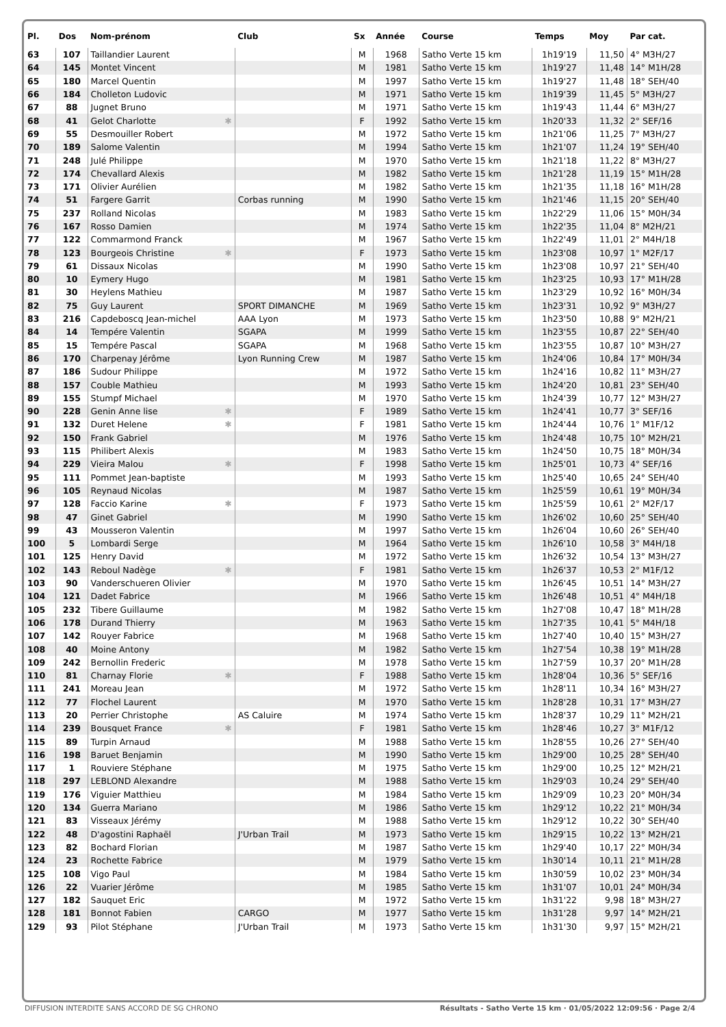| Pl. | Dos | Nom-prénom | Club | Sx | Année | Course | Temps | Moy | Par cat. |
| --- | --- | --- | --- | --- | --- | --- | --- | --- | --- |
| 63 | 107 | Taillandier Laurent | | M | 1968 | Satho Verte 15 km | 1h19'19 | 11,50 | 4° M3H/27 |
| 64 | 145 | Montet Vincent | | M | 1981 | Satho Verte 15 km | 1h19'27 | 11,48 | 14° M1H/28 |
| 65 | 180 | Marcel Quentin | | M | 1997 | Satho Verte 15 km | 1h19'27 | 11,48 | 18° SEH/40 |
| 66 | 184 | Cholleton Ludovic | | M | 1971 | Satho Verte 15 km | 1h19'39 | 11,45 | 5° M3H/27 |
| 67 | 88 | Jugnet Bruno | | M | 1971 | Satho Verte 15 km | 1h19'43 | 11,44 | 6° M3H/27 |
| 68 | 41 | Gelot Charlotte ✱ | | F | 1992 | Satho Verte 15 km | 1h20'33 | 11,32 | 2° SEF/16 |
| 69 | 55 | Desmouiller Robert | | M | 1972 | Satho Verte 15 km | 1h21'06 | 11,25 | 7° M3H/27 |
| 70 | 189 | Salome Valentin | | M | 1994 | Satho Verte 15 km | 1h21'07 | 11,24 | 19° SEH/40 |
| 71 | 248 | Julé Philippe | | M | 1970 | Satho Verte 15 km | 1h21'18 | 11,22 | 8° M3H/27 |
| 72 | 174 | Chevallard Alexis | | M | 1982 | Satho Verte 15 km | 1h21'28 | 11,19 | 15° M1H/28 |
| 73 | 171 | Olivier Aurélien | | M | 1982 | Satho Verte 15 km | 1h21'35 | 11,18 | 16° M1H/28 |
| 74 | 51 | Fargere Garrit | Corbas running | M | 1990 | Satho Verte 15 km | 1h21'46 | 11,15 | 20° SEH/40 |
| 75 | 237 | Rolland Nicolas | | M | 1983 | Satho Verte 15 km | 1h22'29 | 11,06 | 15° M0H/34 |
| 76 | 167 | Rosso Damien | | M | 1974 | Satho Verte 15 km | 1h22'35 | 11,04 | 8° M2H/21 |
| 77 | 122 | Commarmond Franck | | M | 1967 | Satho Verte 15 km | 1h22'49 | 11,01 | 2° M4H/18 |
| 78 | 123 | Bourgeois Christine ✱ | | F | 1973 | Satho Verte 15 km | 1h23'08 | 10,97 | 1° M2F/17 |
| 79 | 61 | Dissaux Nicolas | | M | 1990 | Satho Verte 15 km | 1h23'08 | 10,97 | 21° SEH/40 |
| 80 | 10 | Eymery Hugo | | M | 1981 | Satho Verte 15 km | 1h23'25 | 10,93 | 17° M1H/28 |
| 81 | 30 | Heylens Mathieu | | M | 1987 | Satho Verte 15 km | 1h23'29 | 10,92 | 16° M0H/34 |
| 82 | 75 | Guy Laurent | SPORT DIMANCHE | M | 1969 | Satho Verte 15 km | 1h23'31 | 10,92 | 9° M3H/27 |
| 83 | 216 | Capdeboscq Jean-michel | AAA Lyon | M | 1973 | Satho Verte 15 km | 1h23'50 | 10,88 | 9° M2H/21 |
| 84 | 14 | Tempére Valentin | SGAPA | M | 1999 | Satho Verte 15 km | 1h23'55 | 10,87 | 22° SEH/40 |
| 85 | 15 | Tempére Pascal | SGAPA | M | 1968 | Satho Verte 15 km | 1h23'55 | 10,87 | 10° M3H/27 |
| 86 | 170 | Charpenay Jérôme | Lyon Running Crew | M | 1987 | Satho Verte 15 km | 1h24'06 | 10,84 | 17° M0H/34 |
| 87 | 186 | Sudour Philippe | | M | 1972 | Satho Verte 15 km | 1h24'16 | 10,82 | 11° M3H/27 |
| 88 | 157 | Couble Mathieu | | M | 1993 | Satho Verte 15 km | 1h24'20 | 10,81 | 23° SEH/40 |
| 89 | 155 | Stumpf Michael | | M | 1970 | Satho Verte 15 km | 1h24'39 | 10,77 | 12° M3H/27 |
| 90 | 228 | Genin Anne lise ✱ | | F | 1989 | Satho Verte 15 km | 1h24'41 | 10,77 | 3° SEF/16 |
| 91 | 132 | Duret Helene ✱ | | F | 1981 | Satho Verte 15 km | 1h24'44 | 10,76 | 1° M1F/12 |
| 92 | 150 | Frank Gabriel | | M | 1976 | Satho Verte 15 km | 1h24'48 | 10,75 | 10° M2H/21 |
| 93 | 115 | Philibert Alexis | | M | 1983 | Satho Verte 15 km | 1h24'50 | 10,75 | 18° M0H/34 |
| 94 | 229 | Vieira Malou ✱ | | F | 1998 | Satho Verte 15 km | 1h25'01 | 10,73 | 4° SEF/16 |
| 95 | 111 | Pommet Jean-baptiste | | M | 1993 | Satho Verte 15 km | 1h25'40 | 10,65 | 24° SEH/40 |
| 96 | 105 | Reynaud Nicolas | | M | 1987 | Satho Verte 15 km | 1h25'59 | 10,61 | 19° M0H/34 |
| 97 | 128 | Faccio Karine ✱ | | F | 1973 | Satho Verte 15 km | 1h25'59 | 10,61 | 2° M2F/17 |
| 98 | 47 | Ginet Gabriel | | M | 1990 | Satho Verte 15 km | 1h26'02 | 10,60 | 25° SEH/40 |
| 99 | 43 | Mousseron Valentin | | M | 1997 | Satho Verte 15 km | 1h26'04 | 10,60 | 26° SEH/40 |
| 100 | 5 | Lombardi Serge | | M | 1964 | Satho Verte 15 km | 1h26'10 | 10,58 | 3° M4H/18 |
| 101 | 125 | Henry David | | M | 1972 | Satho Verte 15 km | 1h26'32 | 10,54 | 13° M3H/27 |
| 102 | 143 | Reboul Nadège ✱ | | F | 1981 | Satho Verte 15 km | 1h26'37 | 10,53 | 2° M1F/12 |
| 103 | 90 | Vanderschueren Olivier | | M | 1970 | Satho Verte 15 km | 1h26'45 | 10,51 | 14° M3H/27 |
| 104 | 121 | Dadet Fabrice | | M | 1966 | Satho Verte 15 km | 1h26'48 | 10,51 | 4° M4H/18 |
| 105 | 232 | Tibere Guillaume | | M | 1982 | Satho Verte 15 km | 1h27'08 | 10,47 | 18° M1H/28 |
| 106 | 178 | Durand Thierry | | M | 1963 | Satho Verte 15 km | 1h27'35 | 10,41 | 5° M4H/18 |
| 107 | 142 | Rouyer Fabrice | | M | 1968 | Satho Verte 15 km | 1h27'40 | 10,40 | 15° M3H/27 |
| 108 | 40 | Moine Antony | | M | 1982 | Satho Verte 15 km | 1h27'54 | 10,38 | 19° M1H/28 |
| 109 | 242 | Bernollin Frederic | | M | 1978 | Satho Verte 15 km | 1h27'59 | 10,37 | 20° M1H/28 |
| 110 | 81 | Charnay Florie ✱ | | F | 1988 | Satho Verte 15 km | 1h28'04 | 10,36 | 5° SEF/16 |
| 111 | 241 | Moreau Jean | | M | 1972 | Satho Verte 15 km | 1h28'11 | 10,34 | 16° M3H/27 |
| 112 | 77 | Flochel Laurent | | M | 1970 | Satho Verte 15 km | 1h28'28 | 10,31 | 17° M3H/27 |
| 113 | 20 | Perrier Christophe | AS Caluire | M | 1974 | Satho Verte 15 km | 1h28'37 | 10,29 | 11° M2H/21 |
| 114 | 239 | Bousquet France ✱ | | F | 1981 | Satho Verte 15 km | 1h28'46 | 10,27 | 3° M1F/12 |
| 115 | 89 | Turpin Arnaud | | M | 1988 | Satho Verte 15 km | 1h28'55 | 10,26 | 27° SEH/40 |
| 116 | 198 | Baruet Benjamin | | M | 1990 | Satho Verte 15 km | 1h29'00 | 10,25 | 28° SEH/40 |
| 117 | 1 | Rouviere Stéphane | | M | 1975 | Satho Verte 15 km | 1h29'00 | 10,25 | 12° M2H/21 |
| 118 | 297 | LEBLOND Alexandre | | M | 1988 | Satho Verte 15 km | 1h29'03 | 10,24 | 29° SEH/40 |
| 119 | 176 | Viguier Matthieu | | M | 1984 | Satho Verte 15 km | 1h29'09 | 10,23 | 20° M0H/34 |
| 120 | 134 | Guerra Mariano | | M | 1986 | Satho Verte 15 km | 1h29'12 | 10,22 | 21° M0H/34 |
| 121 | 83 | Visseaux Jérémy | | M | 1988 | Satho Verte 15 km | 1h29'12 | 10,22 | 30° SEH/40 |
| 122 | 48 | D'agostini Raphaël | J'Urban Trail | M | 1973 | Satho Verte 15 km | 1h29'15 | 10,22 | 13° M2H/21 |
| 123 | 82 | Bochard Florian | | M | 1987 | Satho Verte 15 km | 1h29'40 | 10,17 | 22° M0H/34 |
| 124 | 23 | Rochette Fabrice | | M | 1979 | Satho Verte 15 km | 1h30'14 | 10,11 | 21° M1H/28 |
| 125 | 108 | Vigo Paul | | M | 1984 | Satho Verte 15 km | 1h30'59 | 10,02 | 23° M0H/34 |
| 126 | 22 | Vuarier Jérôme | | M | 1985 | Satho Verte 15 km | 1h31'07 | 10,01 | 24° M0H/34 |
| 127 | 182 | Sauquet Eric | | M | 1972 | Satho Verte 15 km | 1h31'22 | 9,98 | 18° M3H/27 |
| 128 | 181 | Bonnot Fabien | CARGO | M | 1977 | Satho Verte 15 km | 1h31'28 | 9,97 | 14° M2H/21 |
| 129 | 93 | Pilot Stéphane | J'Urban Trail | M | 1973 | Satho Verte 15 km | 1h31'30 | 9,97 | 15° M2H/21 |
DIFFUSION INTERDITE SANS ACCORD DE SG CHRONO Résultats - Satho Verte 15 km · 01/05/2022 12:09:56 · Page 2/4